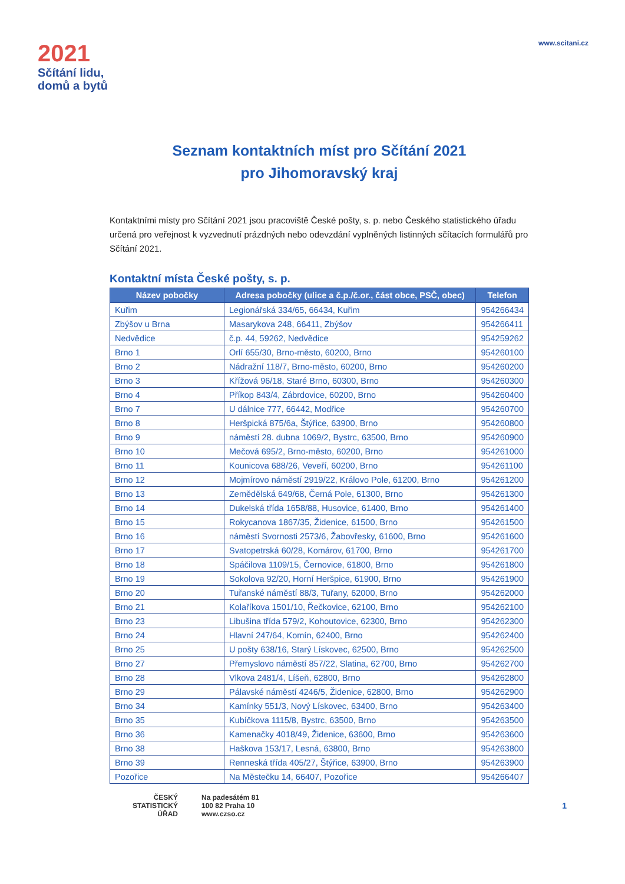2021
Sčítání lidu,
domů a bytů
www.scitani.cz
Seznam kontaktních míst pro Sčítání 2021
pro Jihomoravský kraj
Kontaktními místy pro Sčítání 2021 jsou pracoviště České pošty, s. p. nebo Českého statistického úřadu určená pro veřejnost k vyzvednutí prázdných nebo odevzdání vyplněných listinných sčítacích formulářů pro Sčítání 2021.
Kontaktní místa České pošty, s. p.
| Název pobočky | Adresa pobočky (ulice a č.p./č.or., část obce, PSČ, obec) | Telefon |
| --- | --- | --- |
| Kuřim | Legionářská 334/65, 66434, Kuřim | 954266434 |
| Zbýšov u Brna | Masarykova 248, 66411, Zbýšov | 954266411 |
| Nedvědice | č.p. 44, 59262, Nedvědice | 954259262 |
| Brno 1 | Orlí 655/30, Brno-město, 60200, Brno | 954260100 |
| Brno 2 | Nádražní 118/7, Brno-město, 60200, Brno | 954260200 |
| Brno 3 | Křížová 96/18, Staré Brno, 60300, Brno | 954260300 |
| Brno 4 | Příkop 843/4, Zábrdovice, 60200, Brno | 954260400 |
| Brno 7 | U dálnice 777, 66442, Modřice | 954260700 |
| Brno 8 | Heršpická 875/6a, Štýřice, 63900, Brno | 954260800 |
| Brno 9 | náměstí 28. dubna 1069/2, Bystrc, 63500, Brno | 954260900 |
| Brno 10 | Mečová 695/2, Brno-město, 60200, Brno | 954261000 |
| Brno 11 | Kounicova 688/26, Veveří, 60200, Brno | 954261100 |
| Brno 12 | Mojmírovo náměstí 2919/22, Královo Pole, 61200, Brno | 954261200 |
| Brno 13 | Zemědělská 649/68, Černá Pole, 61300, Brno | 954261300 |
| Brno 14 | Dukelská třída 1658/88, Husovice, 61400, Brno | 954261400 |
| Brno 15 | Rokycanova 1867/35, Židenice, 61500, Brno | 954261500 |
| Brno 16 | náměstí Svornosti 2573/6, Žabovřesky, 61600, Brno | 954261600 |
| Brno 17 | Svatopetrská 60/28, Komárov, 61700, Brno | 954261700 |
| Brno 18 | Spáčilova 1109/15, Černovice, 61800, Brno | 954261800 |
| Brno 19 | Sokolova 92/20, Horní Heršpice, 61900, Brno | 954261900 |
| Brno 20 | Tuřanské náměstí 88/3, Tuřany, 62000, Brno | 954262000 |
| Brno 21 | Kolaříkova 1501/10, Řečkovice, 62100, Brno | 954262100 |
| Brno 23 | Libušina třída 579/2, Kohoutovice, 62300, Brno | 954262300 |
| Brno 24 | Hlavní 247/64, Komín, 62400, Brno | 954262400 |
| Brno 25 | U pošty 638/16, Starý Lískovec, 62500, Brno | 954262500 |
| Brno 27 | Přemyslovo náměstí 857/22, Slatina, 62700, Brno | 954262700 |
| Brno 28 | Vlkova 2481/4, Líšeň, 62800, Brno | 954262800 |
| Brno 29 | Pálavské náměstí 4246/5, Židenice, 62800, Brno | 954262900 |
| Brno 34 | Kamínky 551/3, Nový Lískovec, 63400, Brno | 954263400 |
| Brno 35 | Kubíčkova 1115/8, Bystrc, 63500, Brno | 954263500 |
| Brno 36 | Kamenačky 4018/49, Židenice, 63600, Brno | 954263600 |
| Brno 38 | Haškova 153/17, Lesná, 63800, Brno | 954263800 |
| Brno 39 | Renneská třída 405/27, Štýřice, 63900, Brno | 954263900 |
| Pozořice | Na Městečku 14, 66407, Pozořice | 954266407 |
ČESKÝ
STATISTICKÝ
ÚŘAD
Na padesátém 81
100 82 Praha 10
www.czso.cz
1